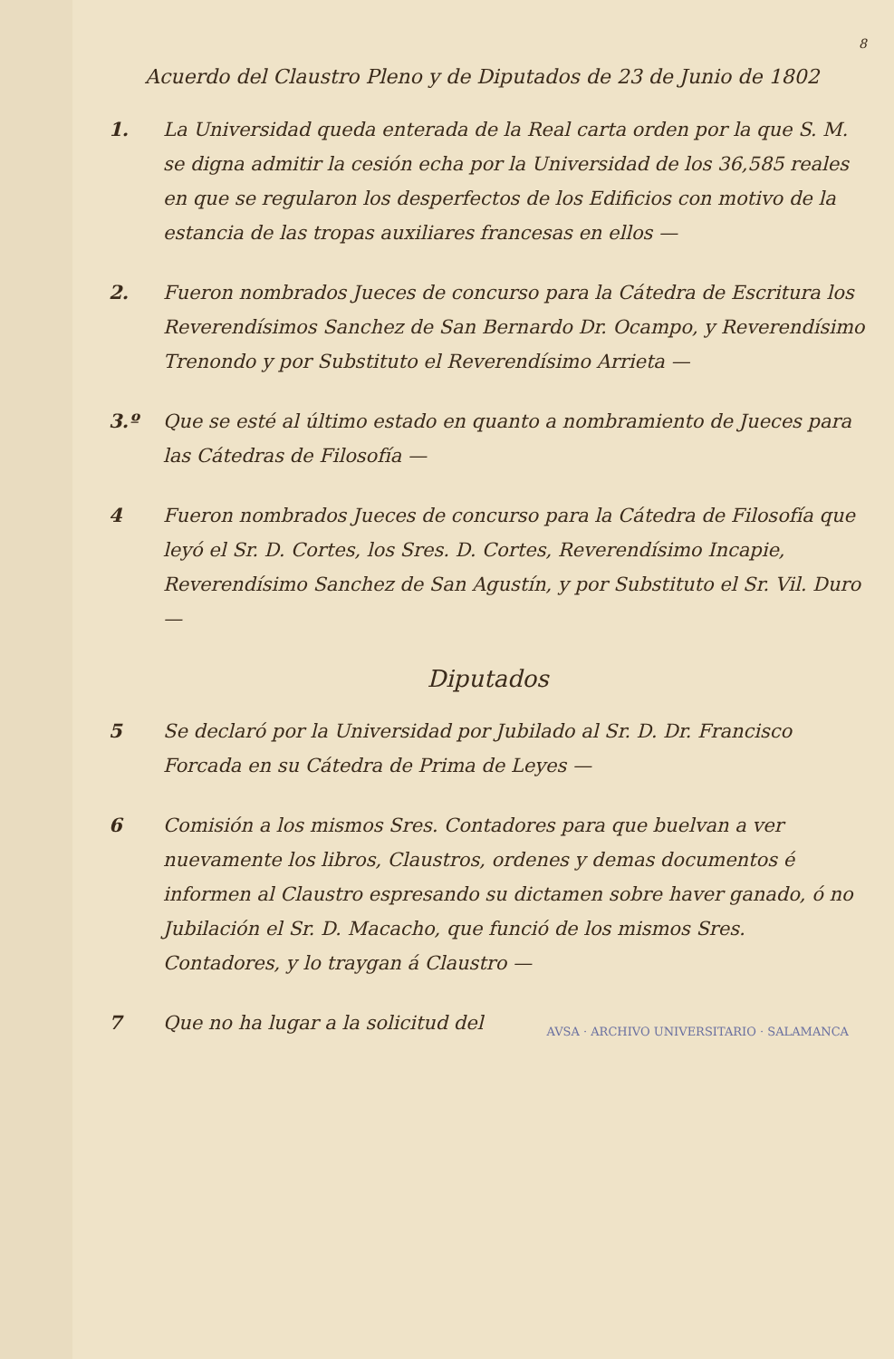8
Acuerdo del Claustro Pleno y de Diputados de 23 de Junio de 1802
1. La Universidad queda enterada de la Real carta orden por la que S. M. se digna admitir la cesión echa por la Universidad de los 36,585 reales en que se regularon los desperfectos de los Edificios con motivo de la estancia de las tropas auxiliares francesas en ellos —
2. Fueron nombrados Jueces de concurso para la Cátedra de Escritura los Reverendísimos Sanchez de San Bernardo Dr. Ocampo, y Reverendísimo Trenondo y por Substituto el Reverendísimo Arrieta —
3.º Que se esté al último estado en quanto a nombramiento de Jueces para las Cátedras de Filosofía —
4 Fueron nombrados Jueces de concurso para la Cátedra de Filosofía que leyó el Sr. D. Cortes, los Sres. D. Cortes, Reverendísimo Incapie, Reverendísimo Sanchez de San Agustín, y por Substituto el Sr. Vil. Duro —
Diputados
5 Se declaró por la Universidad por Jubilado al Sr. D. Dr. Francisco Forcada en su Cátedra de Prima de Leyes —
6 Comisión a los mismos Sres. Contadores para que buelvan a ver nuevamente los libros, Claustros, ordenes y demas documentos é informen al Claustro espresando su dictamen sobre haver ganado, ó no Jubilación el Sr. D. Macacho, que funció de los mismos Sres. Contadores, y lo traygan á Claustro —
AVSA · ARCHIVO UNIVERSITARIO · SALAMANCA
7 Que no ha lugar a la solicitud del